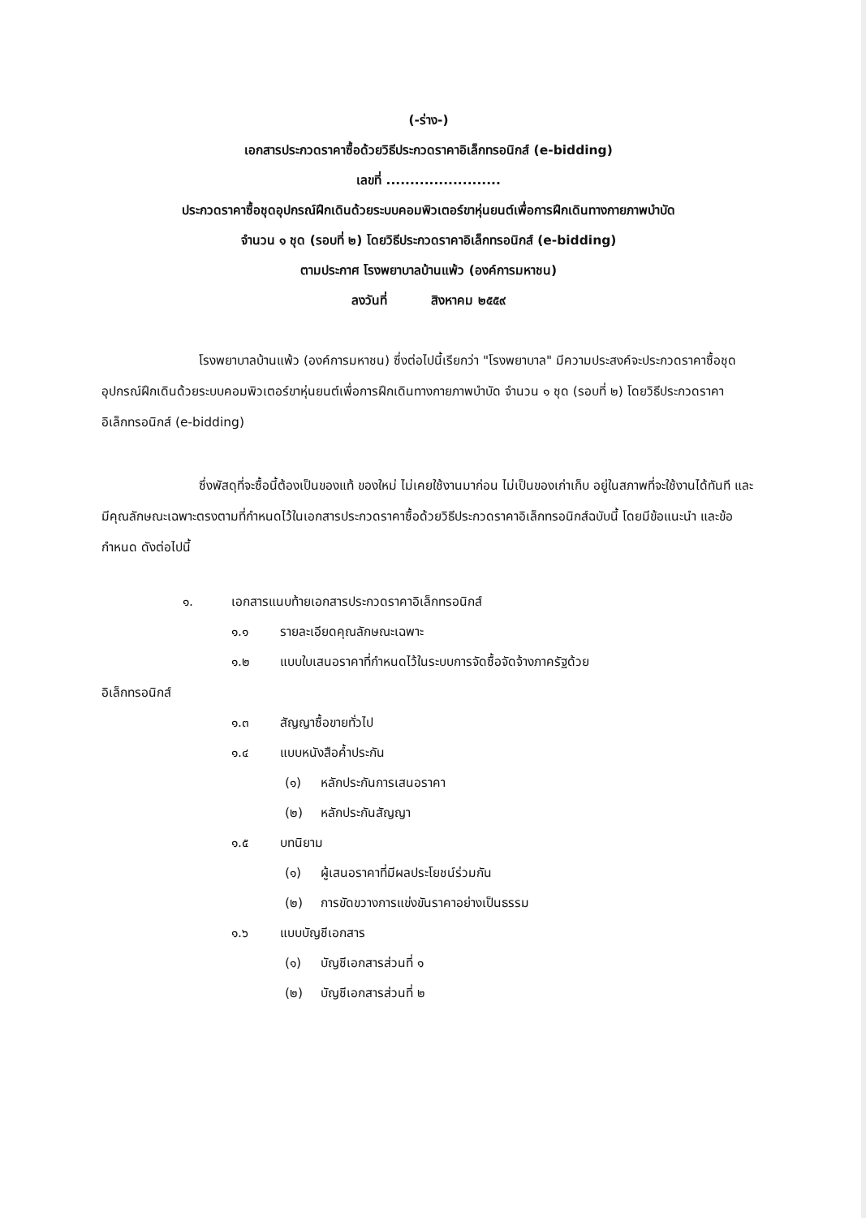(-ร่าง-)
เอกสารประกวดราคาซื้อด้วยวิธีประกวดราคาอิเล็กทรอนิกส์ (e-bidding)
เลขที่ ........................
ประกวดราคาซื้อชุดอุปกรณ์ฝึกเดินด้วยระบบคอมพิวเตอร์ขาหุ่นยนต์เพื่อการฝึกเดินทางกายภาพบำบัด
จำนวน ๑ ชุด (รอบที่ ๒) โดยวิธีประกวดราคาอิเล็กทรอนิกส์ (e-bidding)
ตามประกาศ โรงพยาบาลบ้านแพ้ว (องค์การมหาชน)
ลงวันที่ สิงหาคม ๒๕๕๙
โรงพยาบาลบ้านแพ้ว (องค์การมหาชน) ซึ่งต่อไปนี้เรียกว่า "โรงพยาบาล" มีความประสงค์จะประกวดราคาซื้อชุดอุปกรณ์ฝึกเดินด้วยระบบคอมพิวเตอร์ขาหุ่นยนต์เพื่อการฝึกเดินทางกายภาพบำบัด จำนวน ๑ ชุด (รอบที่ ๒) โดยวิธีประกวดราคาอิเล็กทรอนิกส์ (e-bidding)
ซึ่งพัสดุที่จะซื้อนี้ต้องเป็นของแท้ ของใหม่ ไม่เคยใช้งานมาก่อน ไม่เป็นของเก่าเก็บ อยู่ในสภาพที่จะใช้งานได้ทันที และมีคุณลักษณะเฉพาะตรงตามที่กำหนดไว้ในเอกสารประกวดราคาซื้อด้วยวิธีประกวดราคาอิเล็กทรอนิกส์ฉบับนี้ โดยมีข้อแนะนำ และข้อกำหนด ดังต่อไปนี้
๑. เอกสารแนบท้ายเอกสารประกวดราคาอิเล็กทรอนิกส์
๑.๑ รายละเอียดคุณลักษณะเฉพาะ
๑.๒ แบบใบเสนอราคาที่กำหนดไว้ในระบบการจัดซื้อจัดจ้างภาครัฐด้วย
อิเล็กทรอนิกส์
๑.๓ สัญญาซื้อขายทั่วไป
๑.๔ แบบหนังสือค้ำประกัน
(๑) หลักประกันการเสนอราคา
(๒) หลักประกันสัญญา
๑.๕ บทนิยาม
(๑) ผู้เสนอราคาที่มีผลประโยชน์ร่วมกัน
(๒) การขัดขวางการแข่งขันราคาอย่างเป็นธรรม
๑.๖ แบบบัญชีเอกสาร
(๑) บัญชีเอกสารส่วนที่ ๑
(๒) บัญชีเอกสารส่วนที่ ๒